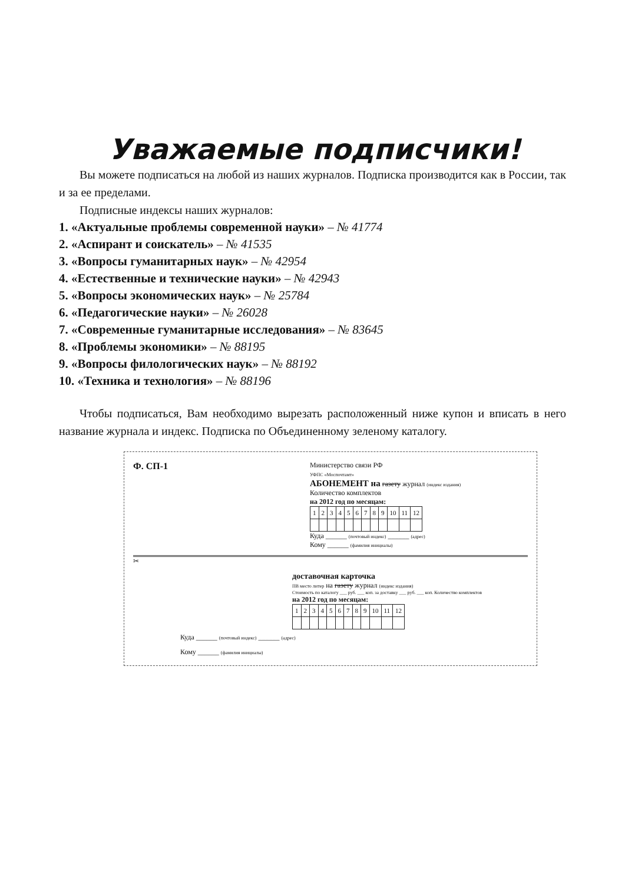Уважаемые подписчики!
Вы можете подписаться на любой из наших журналов. Подписка производится как в России, так и за ее пределами.
Подписные индексы наших журналов:
1. «Актуальные проблемы современной науки» – № 41774
2. «Аспирант и соискатель» – № 41535
3. «Вопросы гуманитарных наук» – № 42954
4. «Естественные и технические науки» – № 42943
5. «Вопросы экономических наук» – № 25784
6. «Педагогические науки» – № 26028
7. «Современные гуманитарные исследования» – № 83645
8. «Проблемы экономики» – № 88195
9. «Вопросы филологических наук» – № 88192
10. «Техника и технология» – № 88196
Чтобы подписаться, Вам необходимо вырезать расположенный ниже купон и вписать в него название журнала и индекс. Подписка по Объединенному зеленому каталогу.
Ф. СП-1
Министерство связи РФ
УФПС «Моспочтамт»
АБОНЕМЕНТ на газету журнал (индекс издания)
Количество комплектов
на 2012 год по месяцам:
| 1 | 2 | 3 | 4 | 5 | 6 | 7 | 8 | 9 | 10 | 11 | 12 |
Куда ______ (почтовый индекс) ______ (адрес)
Кому ______ (фамилия инициалы)
✂
доставочная карточка
ПВ место литер на газету журнал (индекс издания)
Стоимость по каталогу ___ руб. ___ коп. за доставку ___ руб. ___ коп. Количество комплектов
на 2012 год по месяцам:
| 1 | 2 | 3 | 4 | 5 | 6 | 7 | 8 | 9 | 10 | 11 | 12 |
Куда ______ (почтовый индекс) ______ (адрес)
Кому ______ (фамилия инициалы)